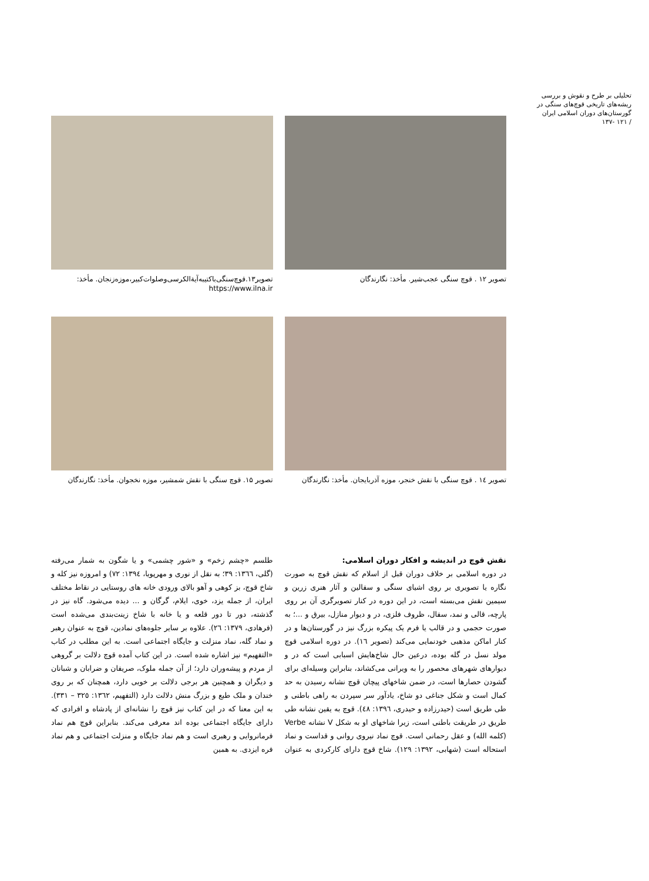تحلیلی بر طرح و نقوش و بررسی ریشه‌های تاریخی قوچ‌های سنگی در گورستان‌های دوران اسلامی ایران
/ ۱۲۱ -۱۳۷
تصویر ۱۲ . قوچ سنگی عجب‌شیر. مأخذ: نگارندگان
تصویر۱۳.قوچ‌سنگی‌باکتیبه‌آیةالکرسی‌وصلوات‌کبیر،موزه‌زنجان. مأخذ: https://www.ilna.ir
تصویر ١٤ . قوچ سنگی با نقش خنجر، موزه آذربایجان. مأخذ: نگارندگان
تصویر ۱۵. قوچ سنگی با نقش شمشیر، موزه نخجوان. مأخذ: نگارندگان
نقش قوچ در اندیشه و افکار دوران اسلامی:
در دوره اسلامی بر خلاف دوران قبل از اسلام که نقش قوچ به صورت نگاره یا تصویری بر روی اشیای سنگی و سفالین و آثار هنری زرین و سیمین نقش می‌بسته است، در این دوره در کنار تصویرگری آن بر روی پارچه، قالی و نمد، سفال، ظروف فلزی، در و دیوار منازل، بیرق و ...؛ به صورت حجمی و در قالب یا فرم یک پیکره بزرگ نیز در گورستان‌ها و در کنار اماکن مذهبی خودنمایی می‌کند (تصویر ١٦). در دوره اسلامی قوچ مولد نسل در گله بوده، درعین حال شاخ‌هایش اسبابی است که در و دیوارهای شهرهای محصور را به ویرانی می‌کشاند، بنابراین وسیله‌ای برای گشودن حصارها است، در ضمن شاخهای پیچان قوچ نشانه رسیدن به حد کمال است و شکل جناغی دو شاخ، یادآور سر سپردن به راهی باطنی و طی طریق است (حیدرزاده و حیدری، ۱۳۹٦: ٤٨). قوچ به یقین نشانه طی طریق در طریقت باطنی است، زیرا شاخهای او به شکل V نشانه Verbe (کلمه الله) و عقل رحمانی است. قوچ نماد نیروی روانی و قداست و نماد استحاله است (شهابی، ۱۳۹۲: ۱۲۹). شاخ قوچ دارای کارکردی به عنوان طلسم «چشم زخم» و «شور چشمی» و یا شگون به شمار می‌رفته (گلی، ١٣٦٦: ٣٩؛ به نقل از نوری و مهرپویا، ۱۳۹٤: ۷۲) و امروزه نیز کله و شاخ قوچ، بز کوهی و آهو بالای ورودی خانه های روستایی در نقاط مختلف ایران، از جمله یزد، خوی، ایلام، گرگان و ... دیده می‌شود. گاه نیز در گذشته، دور تا دور قلعه و یا خانه با شاخ زینت‌بندی می‌شده است (فرهادی، ۱۳۷۹: ٢٦). علاوه بر سایر جلوه‌های نمادین، قوچ به عنوان رهبر و نماد گله، نماد منزلت و جایگاه اجتماعی است. به این مطلب در کتاب «التفهیم» نیز اشاره شده است. در این کتاب آمده قوچ دلالت بر گروهی از مردم و پیشه‌وران دارد؛ از آن جمله ملوک، صریفان و ضرابان و شبانان و دیگران و همچنین هر برجی دلالت بر خویی دارد، همچنان که بر روی خندان و ملک طبع و بزرگ منش دلالت دارد (التفهیم، ۱۳٦٢: ٣٢٥ – ٣٣١). به این معنا که در این کتاب نیز قوچ را نشانه‌ای از پادشاه و افرادی که دارای جایگاه اجتماعی بوده اند معرفی می‌کند. بنابراین قوچ هم نماد فرمانروایی و رهبری است و هم نماد جایگاه و منزلت اجتماعی و هم نماد فره ایزدی. به همین